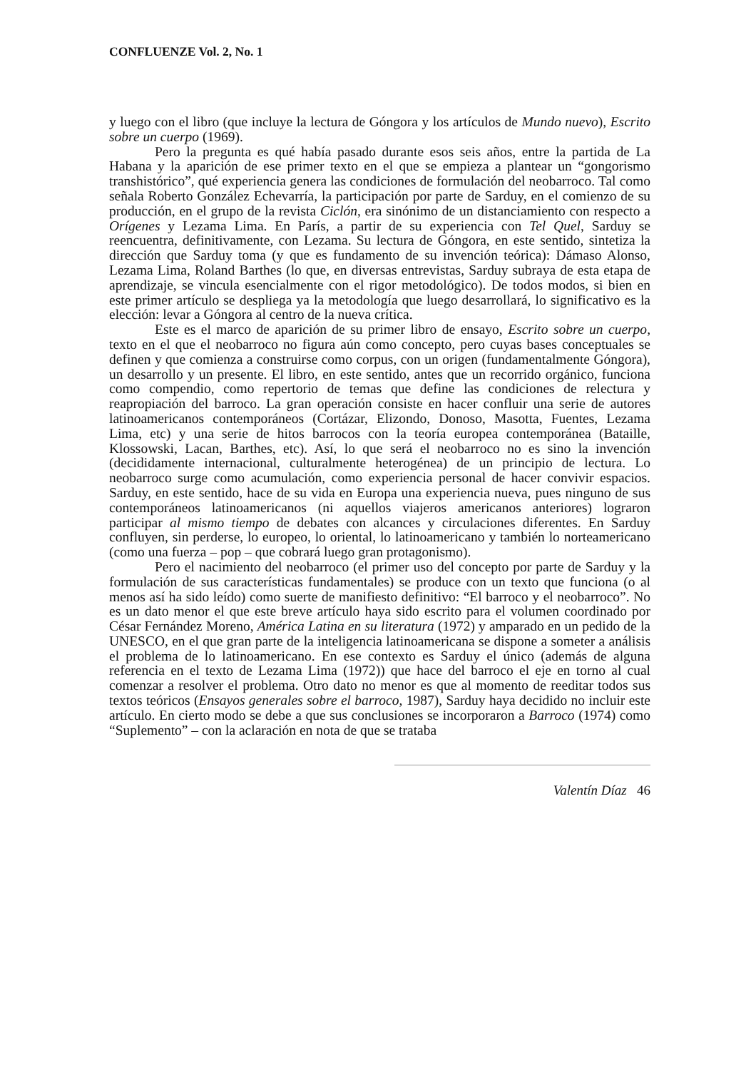CONFLUENZE Vol. 2, No. 1
y luego con el libro (que incluye la lectura de Góngora y los artículos de Mundo nuevo), Escrito sobre un cuerpo (1969).
Pero la pregunta es qué había pasado durante esos seis años, entre la partida de La Habana y la aparición de ese primer texto en el que se empieza a plantear un “gongorismo transhistórico”, qué experiencia genera las condiciones de formulación del neobarroco. Tal como señala Roberto González Echevarría, la participación por parte de Sarduy, en el comienzo de su producción, en el grupo de la revista Ciclón, era sinónimo de un distanciamiento con respecto a Orígenes y Lezama Lima. En París, a partir de su experiencia con Tel Quel, Sarduy se reencuentra, definitivamente, con Lezama. Su lectura de Góngora, en este sentido, sintetiza la dirección que Sarduy toma (y que es fundamento de su invención teórica): Dámaso Alonso, Lezama Lima, Roland Barthes (lo que, en diversas entrevistas, Sarduy subraya de esta etapa de aprendizaje, se vincula esencialmente con el rigor metodológico). De todos modos, si bien en este primer artículo se despliega ya la metodología que luego desarrollará, lo significativo es la elección: levar a Góngora al centro de la nueva crítica.
Este es el marco de aparición de su primer libro de ensayo, Escrito sobre un cuerpo, texto en el que el neobarroco no figura aún como concepto, pero cuyas bases conceptuales se definen y que comienza a construirse como corpus, con un origen (fundamentalmente Góngora), un desarrollo y un presente. El libro, en este sentido, antes que un recorrido orgánico, funciona como compendio, como repertorio de temas que define las condiciones de relectura y reapropiación del barroco. La gran operación consiste en hacer confluir una serie de autores latinoamericanos contemporáneos (Cortázar, Elizondo, Donoso, Masotta, Fuentes, Lezama Lima, etc) y una serie de hitos barrocos con la teoría europea contemporánea (Bataille, Klossowski, Lacan, Barthes, etc). Así, lo que será el neobarroco no es sino la invención (decididamente internacional, culturalmente heterogénea) de un principio de lectura. Lo neobarroco surge como acumulación, como experiencia personal de hacer convivir espacios. Sarduy, en este sentido, hace de su vida en Europa una experiencia nueva, pues ninguno de sus contemporáneos latinoamericanos (ni aquellos viajeros americanos anteriores) lograron participar al mismo tiempo de debates con alcances y circulaciones diferentes. En Sarduy confluyen, sin perderse, lo europeo, lo oriental, lo latinoamericano y también lo norteamericano (como una fuerza – pop – que cobrará luego gran protagonismo).
Pero el nacimiento del neobarroco (el primer uso del concepto por parte de Sarduy y la formulación de sus características fundamentales) se produce con un texto que funciona (o al menos así ha sido leído) como suerte de manifiesto definitivo: “El barroco y el neobarroco”. No es un dato menor el que este breve artículo haya sido escrito para el volumen coordinado por César Fernández Moreno, América Latina en su literatura (1972) y amparado en un pedido de la UNESCO, en el que gran parte de la inteligencia latinoamericana se dispone a someter a análisis el problema de lo latinoamericano. En ese contexto es Sarduy el único (además de alguna referencia en el texto de Lezama Lima (1972)) que hace del barroco el eje en torno al cual comenzar a resolver el problema. Otro dato no menor es que al momento de reeditar todos sus textos teóricos (Ensayos generales sobre el barroco, 1987), Sarduy haya decidido no incluir este artículo. En cierto modo se debe a que sus conclusiones se incorporaron a Barroco (1974) como “Suplemento” – con la aclaración en nota de que se trataba
Valentín Díaz 46